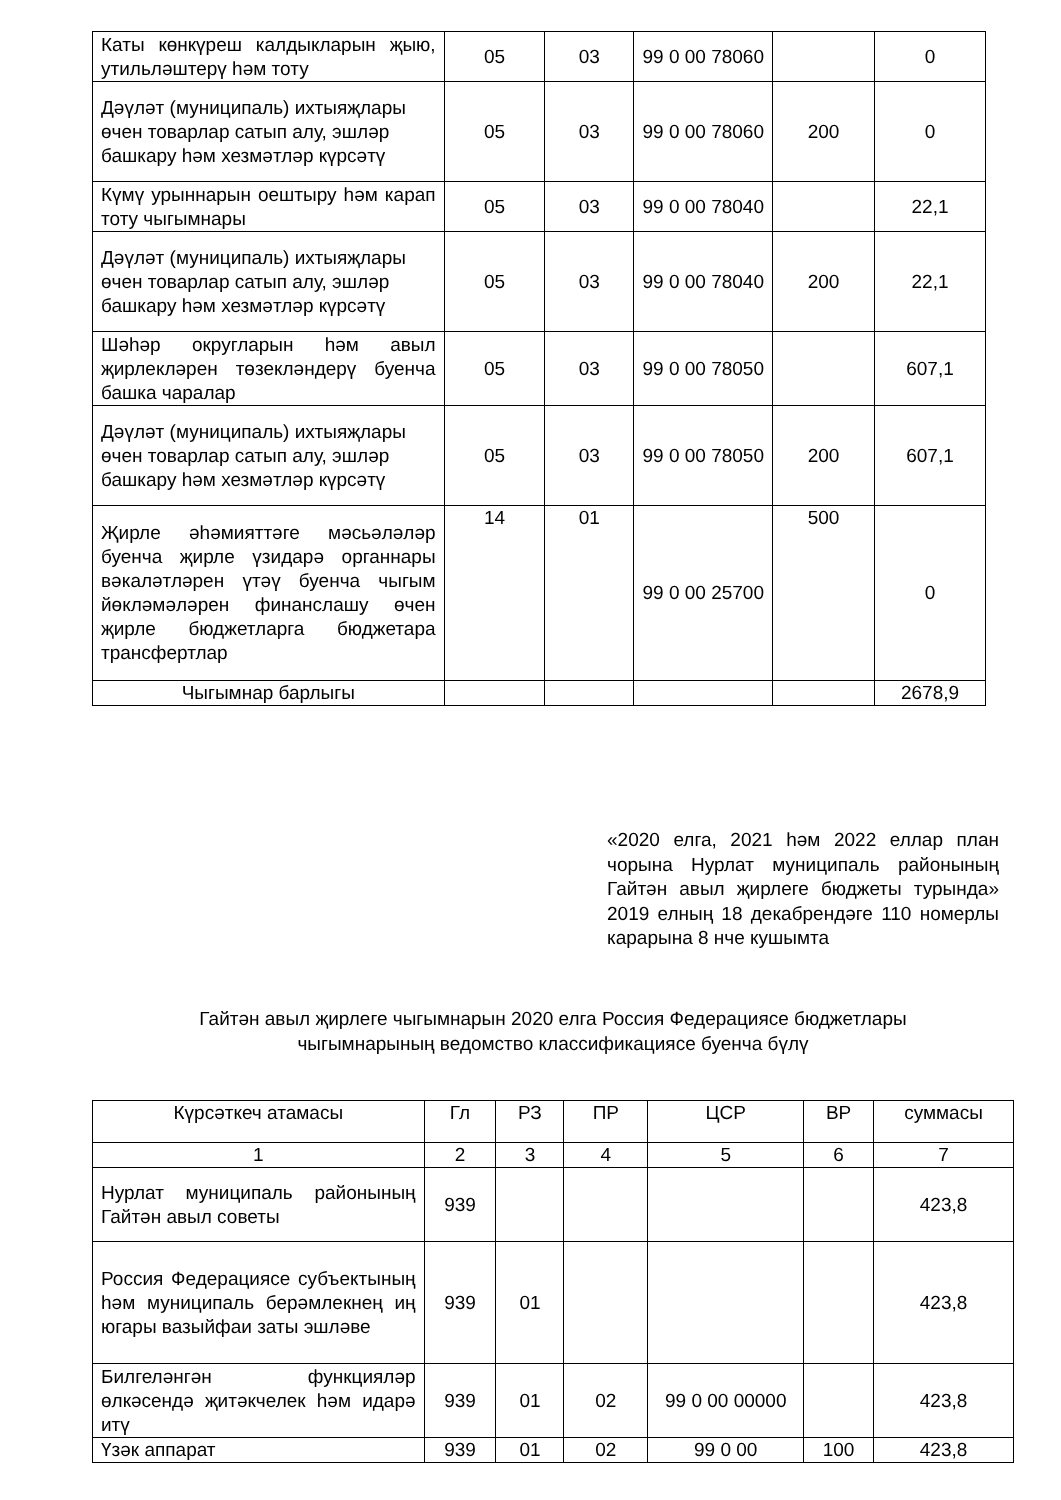| Каты көнкүреш калдыкларын җыю, утильләштерү һәм тоту | 05 | 03 | 99 0 00 78060 | | 0 |
| Дәүләт (муниципаль) ихтыяҗлары өчен товарлар сатып алу, эшләр башкару һәм хезмәтләр күрсәтү | 05 | 03 | 99 0 00 78060 | 200 | 0 |
| Күмү урыннарын оештыру һәм карап тоту чыгымнары | 05 | 03 | 99 0 00 78040 | | 22,1 |
| Дәүләт (муниципаль) ихтыяҗлары өчен товарлар сатып алу, эшләр башкару һәм хезмәтләр күрсәтү | 05 | 03 | 99 0 00 78040 | 200 | 22,1 |
| Шәһәр округларын һәм авыл җирлекләрен төзекләндерү буенча башка чаралар | 05 | 03 | 99 0 00 78050 | | 607,1 |
| Дәүләт (муниципаль) ихтыяҗлары өчен товарлар сатып алу, эшләр башкару һәм хезмәтләр күрсәтү | 05 | 03 | 99 0 00 78050 | 200 | 607,1 |
| Җирле әһәмияттәге мәсьәләләр буенча җирле үзидарә органнары вәкаләтләрен үтәү буенча чыгым йөкләмәләрен финанслашу өчен җирле бюджетларга бюджетара трансфертлар | 14 | 01 | 99 0 00 25700 | 500 | 0 |
| Чыгымнар барлыгы | | | | | 2678,9 |
«2020 елга, 2021 һәм 2022 еллар план чорына Нурлат муниципаль районының Гайтән авыл җирлеге бюджеты турында» 2019 елның 18 декабрендәге 110 номерлы карарына 8 нче кушымта
Гайтән авыл җирлеге чыгымнарын 2020 елга Россия Федерациясе бюджетлары
чыгымнарының ведомство классификациясе буенча бүлү
| Күрсәткеч атамасы | Гл | РЗ | ПР | ЦСР | ВР | суммасы |
| 1 | 2 | 3 | 4 | 5 | 6 | 7 |
| Нурлат муниципаль районының Гайтән авыл советы | 939 | | | | | 423,8 |
| Россия Федерациясе субъектының һәм муниципаль берәмлекнең иң югары вазыйфаи заты эшләве | 939 | 01 | | | | 423,8 |
| Билгеләнгән функцияләр өлкәсендә җитәкчелек һәм идарә итү | 939 | 01 | 02 | 99 0 00 00000 | | 423,8 |
| Үзәк аппарат | 939 | 01 | 02 | 99 0 00 | 100 | 423,8 |